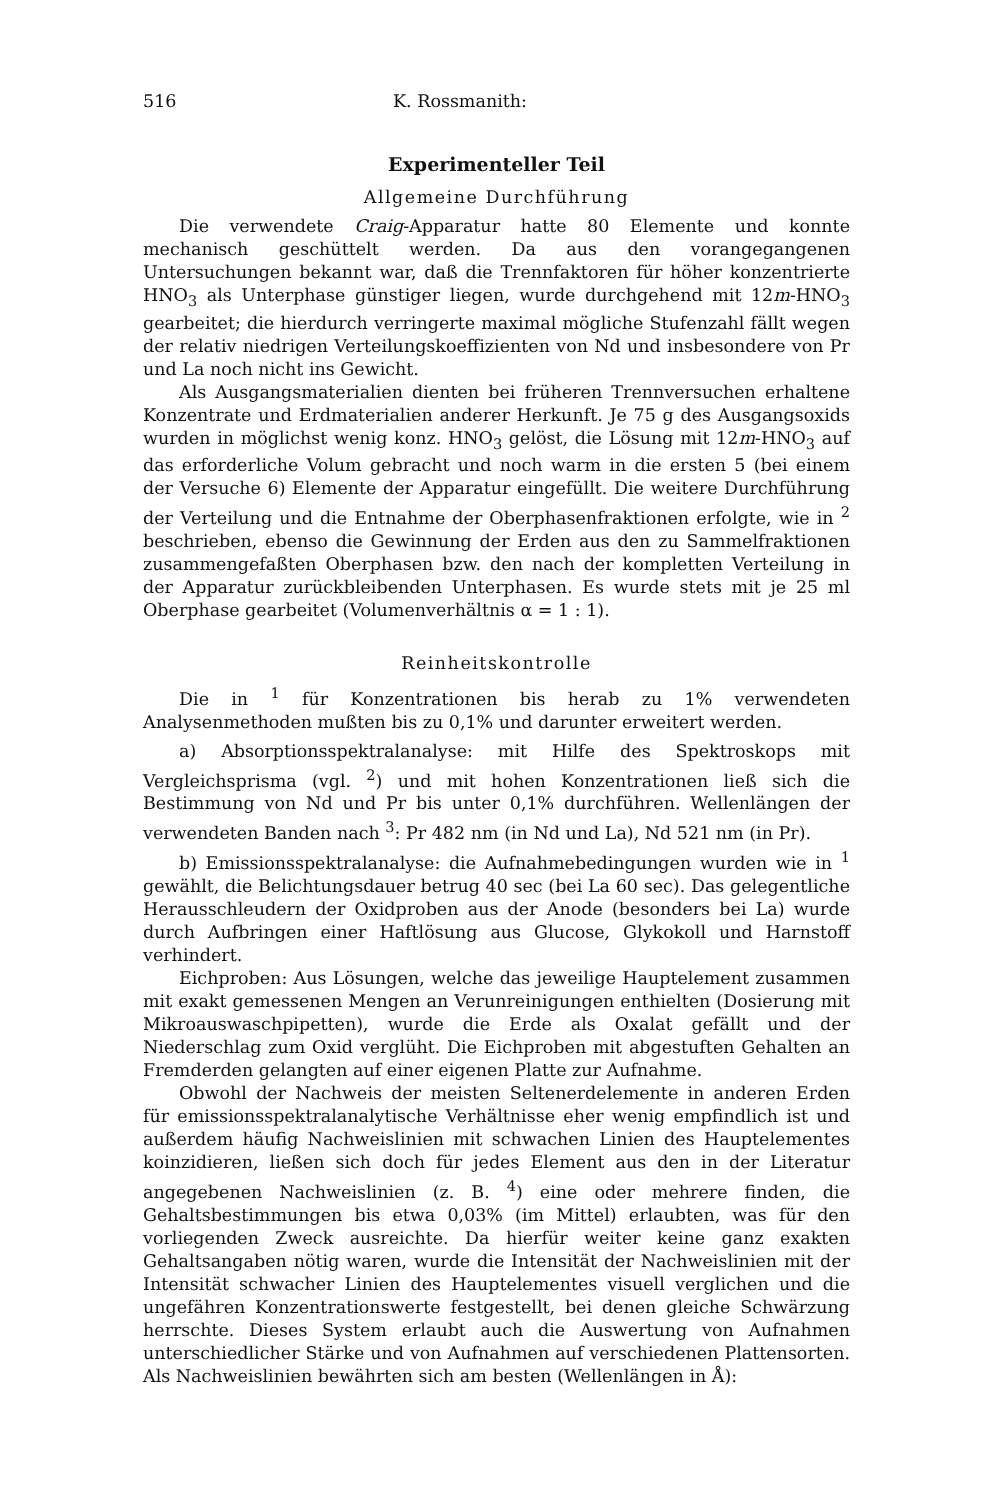516 K. Rossmanith:
Experimenteller Teil
Allgemeine Durchführung
Die verwendete Craig-Apparatur hatte 80 Elemente und konnte mechanisch geschüttelt werden. Da aus den vorangegangenen Untersuchungen bekannt war, daß die Trennfaktoren für höher konzentrierte HNO<sub>3</sub> als Unterphase günstiger liegen, wurde durchgehend mit 12m-HNO<sub>3</sub> gearbeitet; die hierdurch verringerte maximal mögliche Stufenzahl fällt wegen der relativ niedrigen Verteilungskoeffizienten von Nd und insbesondere von Pr und La noch nicht ins Gewicht.
Als Ausgangsmaterialien dienten bei früheren Trennversuchen erhaltene Konzentrate und Erdmaterialien anderer Herkunft. Je 75 g des Ausgangsoxids wurden in möglichst wenig konz. HNO<sub>3</sub> gelöst, die Lösung mit 12m-HNO<sub>3</sub> auf das erforderliche Volum gebracht und noch warm in die ersten 5 (bei einem der Versuche 6) Elemente der Apparatur eingefüllt. Die weitere Durchführung der Verteilung und die Entnahme der Oberphasenfraktionen erfolgte, wie in <sup>2</sup> beschrieben, ebenso die Gewinnung der Erden aus den zu Sammelfraktionen zusammengefaßten Oberphasen bzw. den nach der kompletten Verteilung in der Apparatur zurückbleibenden Unterphasen. Es wurde stets mit je 25 ml Oberphase gearbeitet (Volumenverhältnis α = 1 : 1).
Reinheitskontrolle
Die in <sup>1</sup> für Konzentrationen bis herab zu 1% verwendeten Analysenmethoden mußten bis zu 0,1% und darunter erweitert werden.
a) Absorptionsspektralanalyse: mit Hilfe des Spektroskops mit Vergleichsprisma (vgl. <sup>2</sup>) und mit hohen Konzentrationen ließ sich die Bestimmung von Nd und Pr bis unter 0,1% durchführen. Wellenlängen der verwendeten Banden nach <sup>3</sup>: Pr 482 nm (in Nd und La), Nd 521 nm (in Pr).
b) Emissionsspektralanalyse: die Aufnahmebedingungen wurden wie in <sup>1</sup> gewählt, die Belichtungsdauer betrug 40 sec (bei La 60 sec). Das gelegentliche Herausschleudern der Oxidproben aus der Anode (besonders bei La) wurde durch Aufbringen einer Haftlösung aus Glucose, Glykokoll und Harnstoff verhindert.
Eichproben: Aus Lösungen, welche das jeweilige Hauptelement zusammen mit exakt gemessenen Mengen an Verunreinigungen enthielten (Dosierung mit Mikroauswaschpipetten), wurde die Erde als Oxalat gefällt und der Niederschlag zum Oxid verglüht. Die Eichproben mit abgestuften Gehalten an Fremderden gelangten auf einer eigenen Platte zur Aufnahme.
Obwohl der Nachweis der meisten Seltenerdelemente in anderen Erden für emissionsspektralanalytische Verhältnisse eher wenig empfindlich ist und außerdem häufig Nachweislinien mit schwachen Linien des Hauptelementes koinzidieren, ließen sich doch für jedes Element aus den in der Literatur angegebenen Nachweislinien (z. B. <sup>4</sup>) eine oder mehrere finden, die Gehaltsbestimmungen bis etwa 0,03% (im Mittel) erlaubten, was für den vorliegenden Zweck ausreichte. Da hierfür weiter keine ganz exakten Gehaltsangaben nötig waren, wurde die Intensität der Nachweislinien mit der Intensität schwacher Linien des Hauptelementes visuell verglichen und die ungefähren Konzentrationswerte festgestellt, bei denen gleiche Schwärzung herrschte. Dieses System erlaubt auch die Auswertung von Aufnahmen unterschiedlicher Stärke und von Aufnahmen auf verschiedenen Plattensorten. Als Nachweislinien bewährten sich am besten (Wellenlängen in Å):